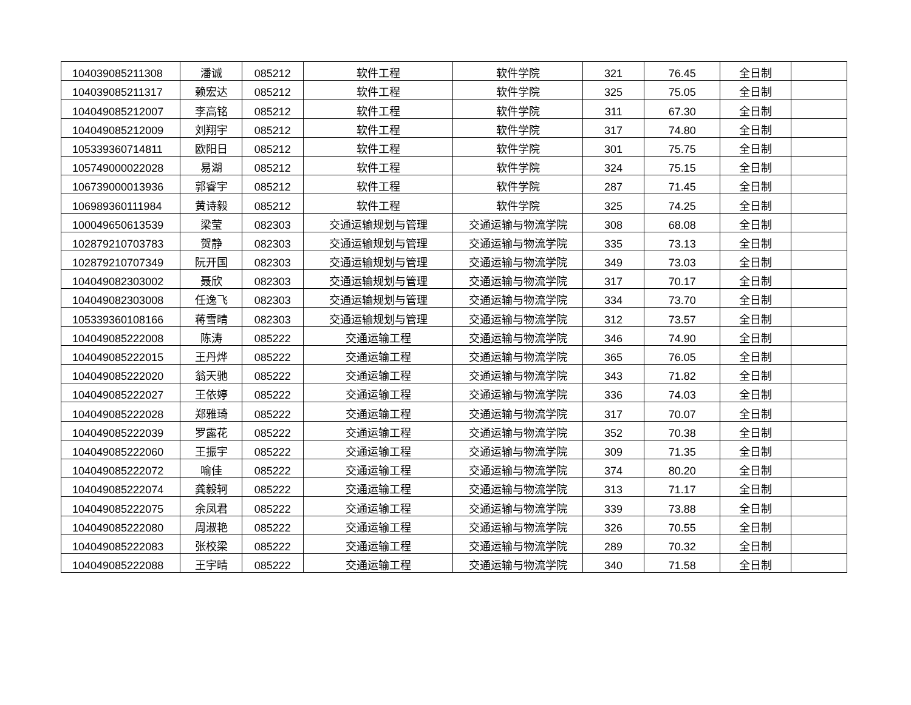| 104039085211308 | 潘诚 | 085212 | 软件工程 | 软件学院 | 321 | 76.45 | 全日制 | |
| 104039085211317 | 赖宏达 | 085212 | 软件工程 | 软件学院 | 325 | 75.05 | 全日制 | |
| 104049085212007 | 李高铭 | 085212 | 软件工程 | 软件学院 | 311 | 67.30 | 全日制 | |
| 104049085212009 | 刘翔宇 | 085212 | 软件工程 | 软件学院 | 317 | 74.80 | 全日制 | |
| 105339360714811 | 欧阳日 | 085212 | 软件工程 | 软件学院 | 301 | 75.75 | 全日制 | |
| 105749000022028 | 易湖 | 085212 | 软件工程 | 软件学院 | 324 | 75.15 | 全日制 | |
| 106739000013936 | 郭睿宇 | 085212 | 软件工程 | 软件学院 | 287 | 71.45 | 全日制 | |
| 106989360111984 | 黄诗毅 | 085212 | 软件工程 | 软件学院 | 325 | 74.25 | 全日制 | |
| 100049650613539 | 梁莹 | 082303 | 交通运输规划与管理 | 交通运输与物流学院 | 308 | 68.08 | 全日制 | |
| 102879210703783 | 贺静 | 082303 | 交通运输规划与管理 | 交通运输与物流学院 | 335 | 73.13 | 全日制 | |
| 102879210707349 | 阮开国 | 082303 | 交通运输规划与管理 | 交通运输与物流学院 | 349 | 73.03 | 全日制 | |
| 104049082303002 | 聂欣 | 082303 | 交通运输规划与管理 | 交通运输与物流学院 | 317 | 70.17 | 全日制 | |
| 104049082303008 | 任逸飞 | 082303 | 交通运输规划与管理 | 交通运输与物流学院 | 334 | 73.70 | 全日制 | |
| 105339360108166 | 蒋雪晴 | 082303 | 交通运输规划与管理 | 交通运输与物流学院 | 312 | 73.57 | 全日制 | |
| 104049085222008 | 陈涛 | 085222 | 交通运输工程 | 交通运输与物流学院 | 346 | 74.90 | 全日制 | |
| 104049085222015 | 王丹烨 | 085222 | 交通运输工程 | 交通运输与物流学院 | 365 | 76.05 | 全日制 | |
| 104049085222020 | 翁天驰 | 085222 | 交通运输工程 | 交通运输与物流学院 | 343 | 71.82 | 全日制 | |
| 104049085222027 | 王依婷 | 085222 | 交通运输工程 | 交通运输与物流学院 | 336 | 74.03 | 全日制 | |
| 104049085222028 | 郑雅琦 | 085222 | 交通运输工程 | 交通运输与物流学院 | 317 | 70.07 | 全日制 | |
| 104049085222039 | 罗露花 | 085222 | 交通运输工程 | 交通运输与物流学院 | 352 | 70.38 | 全日制 | |
| 104049085222060 | 王振宇 | 085222 | 交通运输工程 | 交通运输与物流学院 | 309 | 71.35 | 全日制 | |
| 104049085222072 | 喻佳 | 085222 | 交通运输工程 | 交通运输与物流学院 | 374 | 80.20 | 全日制 | |
| 104049085222074 | 龚毅轲 | 085222 | 交通运输工程 | 交通运输与物流学院 | 313 | 71.17 | 全日制 | |
| 104049085222075 | 余凤君 | 085222 | 交通运输工程 | 交通运输与物流学院 | 339 | 73.88 | 全日制 | |
| 104049085222080 | 周淑艳 | 085222 | 交通运输工程 | 交通运输与物流学院 | 326 | 70.55 | 全日制 | |
| 104049085222083 | 张校梁 | 085222 | 交通运输工程 | 交通运输与物流学院 | 289 | 70.32 | 全日制 | |
| 104049085222088 | 王宇晴 | 085222 | 交通运输工程 | 交通运输与物流学院 | 340 | 71.58 | 全日制 | |